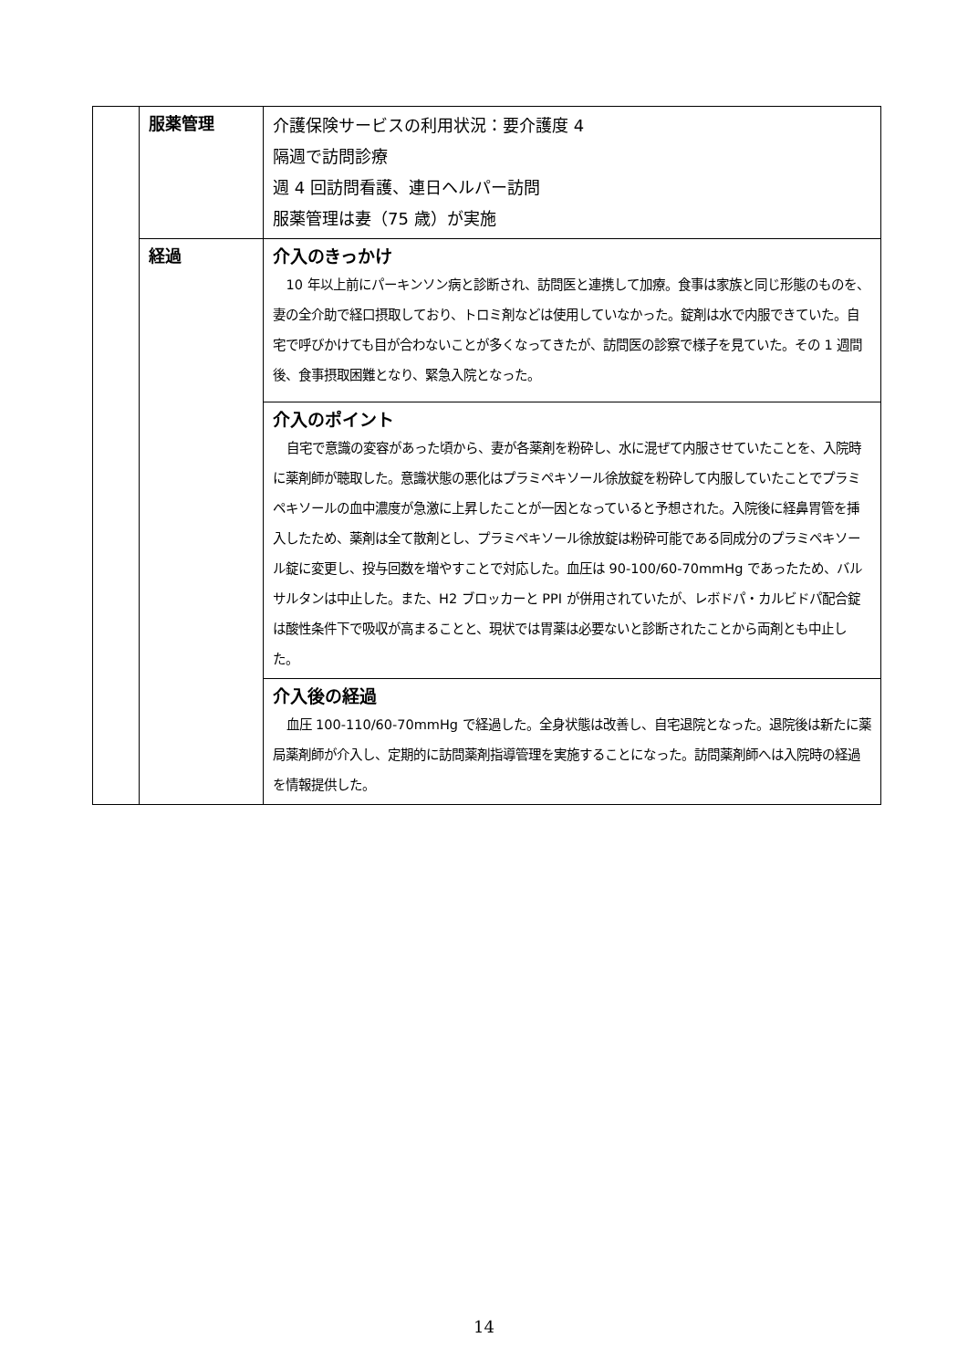| | 服薬管理 | 介護保険サービスの利用状況：要介護度 4 隔週で訪問診療 週 4 回訪問看護、連日ヘルパー訪問 服薬管理は妻（75 歳）が実施 |
| | 経過 | 介入のきっかけ 10 年以上前にパーキンソン病と診断され、訪問医と連携して加療。食事は家族と同じ形態のものを、妻の全介助で経口摂取しており、トロミ剤などは使用していなかった。錠剤は水で内服できていた。自宅で呼びかけても目が合わないことが多くなってきたが、訪問医の診察で様子を見ていた。その 1 週間後、食事摂取困難となり、緊急入院となった。 |
| | | 介入のポイント 自宅で意識の変容があった頃から、妻が各薬剤を粉砕し、水に混ぜて内服させていたことを、入院時に薬剤師が聴取した。意識状態の悪化はプラミペキソール徐放錠を粉砕して内服していたことでプラミペキソールの血中濃度が急激に上昇したことが一因となっていると予想された。入院後に経鼻胃管を挿入したため、薬剤は全て散剤とし、プラミペキソール徐放錠は粉砕可能である同成分のプラミペキソール錠に変更し、投与回数を増やすことで対応した。血圧は 90-100/60-70mmHg であったため、バルサルタンは中止した。また、H2 ブロッカーと PPI が併用されていたが、レボドパ・カルビドパ配合錠は酸性条件下で吸収が高まることと、現状では胃薬は必要ないと診断されたことから両剤とも中止した。 |
| | | 介入後の経過 血圧 100-110/60-70mmHg で経過した。全身状態は改善し、自宅退院となった。退院後は新たに薬局薬剤師が介入し、定期的に訪問薬剤指導管理を実施することになった。訪問薬剤師へは入院時の経過を情報提供した。 |
14